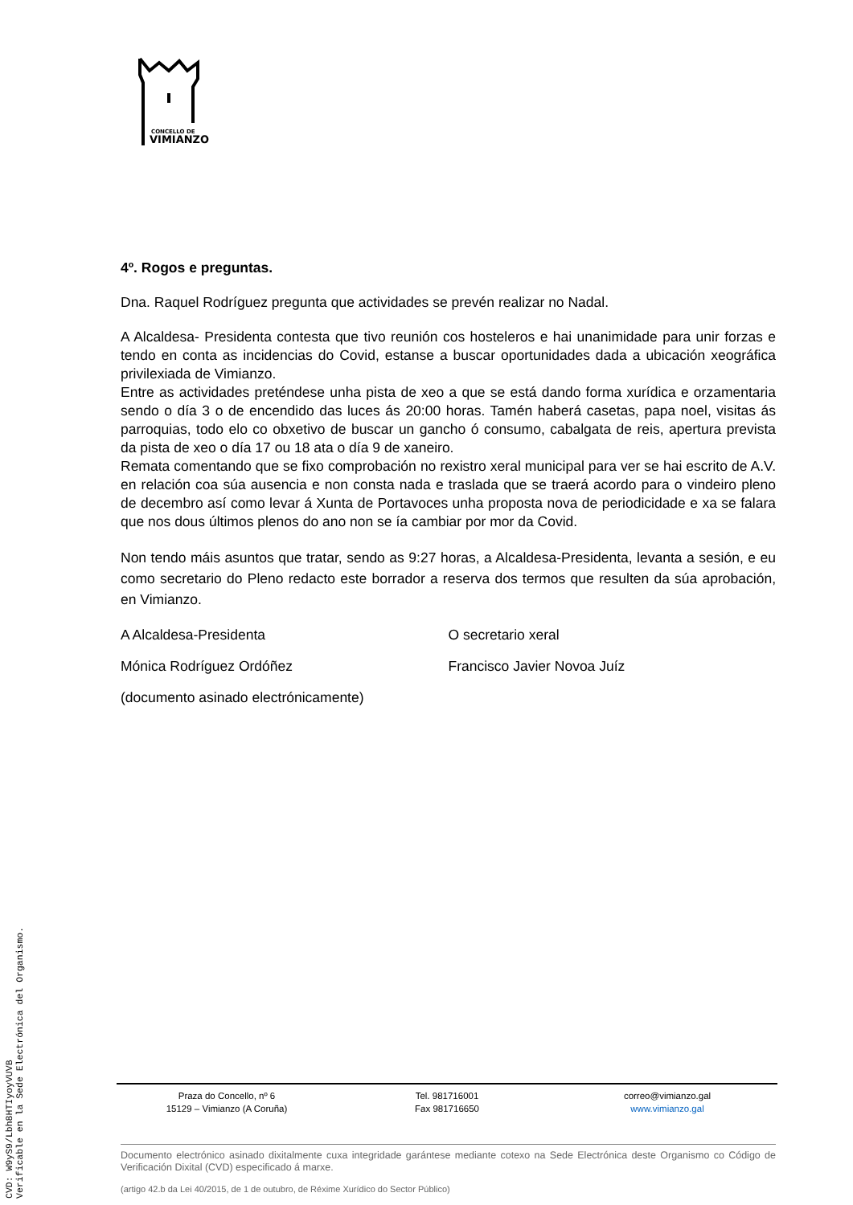CONCELLO DE
VIMIANZO
4º. Rogos e preguntas.
Dna. Raquel Rodríguez pregunta que actividades se prevén realizar no Nadal.
A Alcaldesa- Presidenta contesta que tivo reunión cos hosteleros e hai unanimidade para unir forzas e tendo en conta as incidencias do Covid, estanse a buscar oportunidades dada a ubicación xeográfica privilexiada de Vimianzo.
Entre as actividades preténdese unha pista de xeo a que se está dando forma xurídica e orzamentaria sendo o día 3 o de encendido das luces ás 20:00 horas. Tamén haberá casetas, papa noel, visitas ás parroquias, todo elo co obxetivo de buscar un gancho ó consumo, cabalgata de reis, apertura prevista da pista de xeo o día 17 ou 18 ata o día 9 de xaneiro.
Remata comentando que se fixo comprobación no rexistro xeral municipal para ver se hai escrito de A.V. en relación coa súa ausencia e non consta nada e traslada que se traerá acordo para o vindeiro pleno de decembro así como levar á Xunta de Portavoces unha proposta nova de periodicidade e xa se falara que nos dous últimos plenos do ano non se ía cambiar por mor da Covid.
Non tendo máis asuntos que tratar, sendo as 9:27 horas, a Alcaldesa-Presidenta, levanta a sesión, e eu como secretario do Pleno redacto este borrador a reserva dos termos que resulten da súa aprobación, en Vimianzo.
A Alcaldesa-Presidenta O secretario xeral
Mónica Rodríguez Ordóñez Francisco Javier Novoa Juíz
(documento asinado electrónicamente)
Praza do Concello, nº 6
15129 – Vimianzo (A Coruña)
Tel. 981716001
Fax 981716650
correo@vimianzo.gal
www.vimianzo.gal
Documento electrónico asinado dixitalmente cuxa integridade garántese mediante cotexo na Sede Electrónica deste Organismo co Código de Verificación Dixital (CVD) especificado á marxe.
(artigo 42.b da Lei 40/2015, de 1 de outubro, de Réxime Xurídico do Sector Público)
CVD: W9yS9/Lbh8HTIyoyVUVB
Verificable en la Sede Electrónica del Organismo.